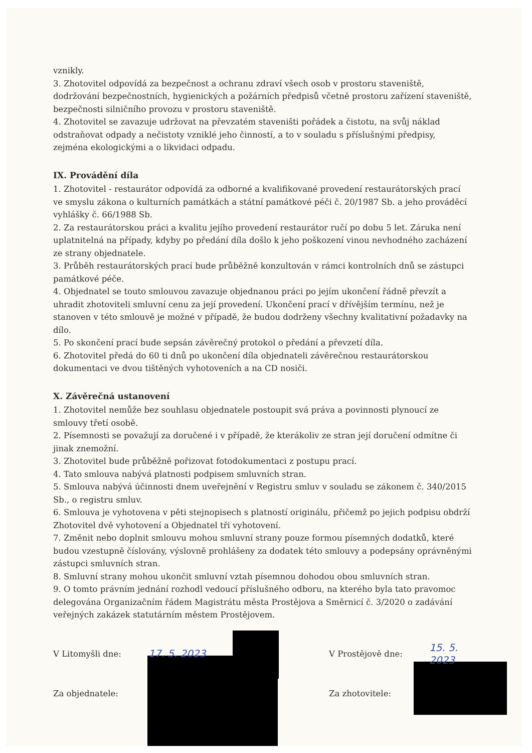vznikly.
3. Zhotovitel odpovídá za bezpečnost a ochranu zdraví všech osob v prostoru staveniště, dodržování bezpečnostních, hygienických a požárních předpisů včetně prostoru zařízení staveniště, bezpečnosti silničního provozu v prostoru staveniště.
4. Zhotovitel se zavazuje udržovat na převzatém staveništi pořádek a čistotu, na svůj náklad odstraňovat odpady a nečistoty vzniklé jeho činností, a to v souladu s příslušnými předpisy, zejména ekologickými a o likvidaci odpadu.
IX. Provádění díla
1. Zhotovitel - restaurátor odpovídá za odborné a kvalifikované provedení restaurátorských prací ve smyslu zákona o kulturních památkách a státní památkové péči č. 20/1987 Sb. a jeho prováděcí vyhlášky č. 66/1988 Sb.
2. Za restaurátorskou práci a kvalitu jejího provedení restaurátor ručí po dobu 5 let. Záruka není uplatnitelná na případy, kdyby po předání díla došlo k jeho poškození vinou nevhodného zacházení ze strany objednatele.
3. Průběh restaurátorských prací bude průběžně konzultován v rámci kontrolních dnů se zástupci památkové péče.
4. Objednatel se touto smlouvou zavazuje objednanou práci po jejím ukončení řádně převzít a uhradit zhotoviteli smluvní cenu za její provedení. Ukončení prací v dřívějším termínu, než je stanoven v této smlouvě je možné v případě, že budou dodrženy všechny kvalitativní požadavky na dílo.
5. Po skončení prací bude sepsán závěrečný protokol o předání a převzetí díla.
6. Zhotovitel předá do 60 ti dnů po ukončení díla objednateli závěrečnou restaurátorskou dokumentaci ve dvou tištěných vyhotoveních a na CD nosiči.
X. Závěrečná ustanovení
1. Zhotovitel nemůže bez souhlasu objednatele postoupit svá práva a povinnosti plynoucí ze smlouvy třetí osobě.
2. Písemnosti se považují za doručené i v případě, že kterákoliv ze stran její doručení odmítne či jinak znemožní.
3. Zhotovitel bude průběžně pořizovat fotodokumentaci z postupu prací.
4. Tato smlouva nabývá platnosti podpisem smluvních stran.
5. Smlouva nabývá účinnosti dnem uveřejnění v Registru smluv v souladu se zákonem č. 340/2015 Sb., o registru smluv.
6. Smlouva je vyhotovena v pěti stejnopisech s platností originálu, přičemž po jejich podpisu obdrží Zhotovitel dvě vyhotovení a Objednatel tři vyhotovení.
7. Změnit nebo doplnit smlouvu mohou smluvní strany pouze formou písemných dodatků, které budou vzestupně číslovány, výslovně prohlášeny za dodatek této smlouvy a podepsány oprávněnými zástupci smluvních stran.
8. Smluvní strany mohou ukončit smluvní vztah písemnou dohodou obou smluvních stran.
9. O tomto právním jednání rozhodl vedoucí příslušného odboru, na kterého byla tato pravomoc delegována Organizačním řádem Magistrátu města Prostějova a Směrnicí č. 3/2020 o zadávání veřejných zakázek statutárním městem Prostějovem.
V Litomyšli dne:
17. 5. 2023
V Prostějově dne:
15. 5. 2023
Za objednatele:
Za zhotovitele: